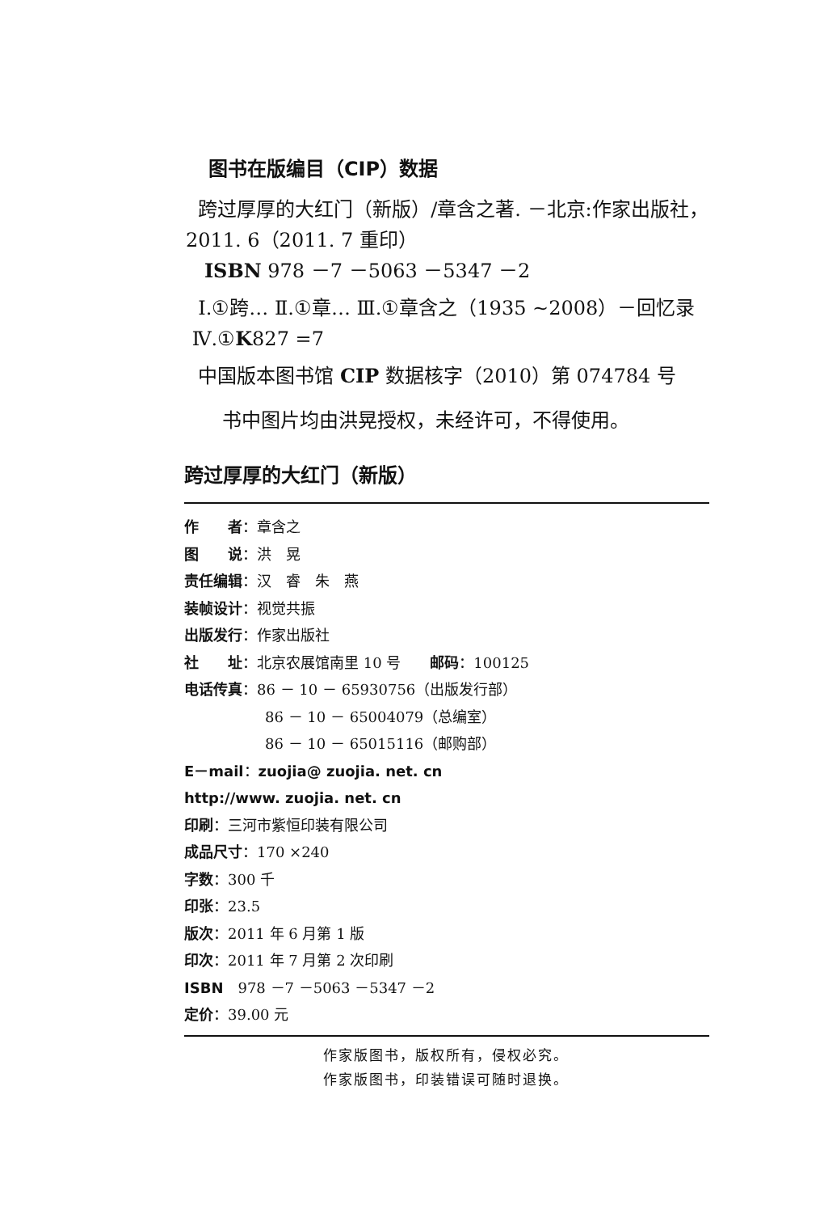图书在版编目（CIP）数据
跨过厚厚的大红门（新版）/章含之著. －北京:作家出版社，2011. 6（2011. 7 重印）
ISBN 978 －7 －5063 －5347 －2
Ⅰ.①跨… Ⅱ.①章… Ⅲ.①章含之（1935 ~2008）－回忆录 Ⅳ.①K827 =7
中国版本图书馆 CIP 数据核字（2010）第 074784 号
书中图片均由洪晃授权，未经许可，不得使用。
跨过厚厚的大红门（新版）
作　　者：章含之
图　　说：洪　晃
责任编辑：汉　睿　朱　燕
装帧设计：视觉共振
出版发行：作家出版社
社　　址：北京农展馆南里 10 号　　邮码：100125
电话传真：86 － 10 － 65930756（出版发行部）
86 － 10 － 65004079（总编室）
86 － 10 － 65015116（邮购部）
E－mail：zuojia@ zuojia. net. cn
http://www. zuojia. net. cn
印刷：三河市紫恒印装有限公司
成品尺寸：170 ×240
字数：300 千
印张：23.5
版次：2011 年 6 月第 1 版
印次：2011 年 7 月第 2 次印刷
ISBN　978 －7 －5063 －5347 －2
定价：39.00 元
作家版图书，版权所有，侵权必究。
作家版图书，印装错误可随时退换。